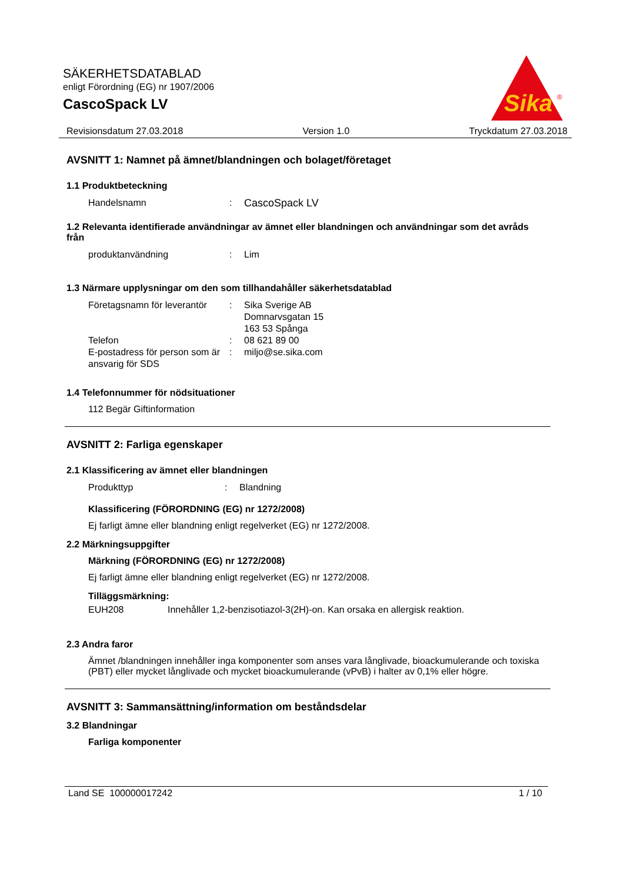SÄKERHETSDATABLAD
enligt Förordning (EG) nr 1907/2006
CascoSpack LV
Sika
®
Revisionsdatum 27.03.2018 Version 1.0 Tryckdatum 27.03.2018
AVSNITT 1: Namnet på ämnet/blandningen och bolaget/företaget
1.1 Produktbeteckning
Handelsnamn: CascoSpack LV
1.2 Relevanta identifierade användningar av ämnet eller blandningen och användningar som det avråds från
produktanvändning: Lim
1.3 Närmare upplysningar om den som tillhandahåller säkerhetsdatablad
Företagsnamn för leverantör: Sika Sverige AB
Domnarvsgatan 15
163 53 Spånga
Telefon: 08 621 89 00
E-postadress för person som är ansvarig för SDS: miljo@se.sika.com
1.4 Telefonnummer för nödsituationer
112 Begär Giftinformation
AVSNITT 2: Farliga egenskaper
2.1 Klassificering av ämnet eller blandningen
Produkttyp: Blandning
Klassificering (FÖRORDNING (EG) nr 1272/2008)
Ej farligt ämne eller blandning enligt regelverket (EG) nr 1272/2008.
2.2 Märkningsuppgifter
Märkning (FÖRORDNING (EG) nr 1272/2008)
Ej farligt ämne eller blandning enligt regelverket (EG) nr 1272/2008.
Tilläggsmärkning:
EUH208 Innehåller 1,2-benzisotiazol-3(2H)-on. Kan orsaka en allergisk reaktion.
2.3 Andra faror
Ämnet /blandningen innehåller inga komponenter som anses vara långlivade, bioackumulerande och toxiska (PBT) eller mycket långlivade och mycket bioackumulerande (vPvB) i halter av 0,1% eller högre.
AVSNITT 3: Sammansättning/information om beståndsdelar
3.2 Blandningar
Farliga komponenter
Land SE 100000017242 1 / 10